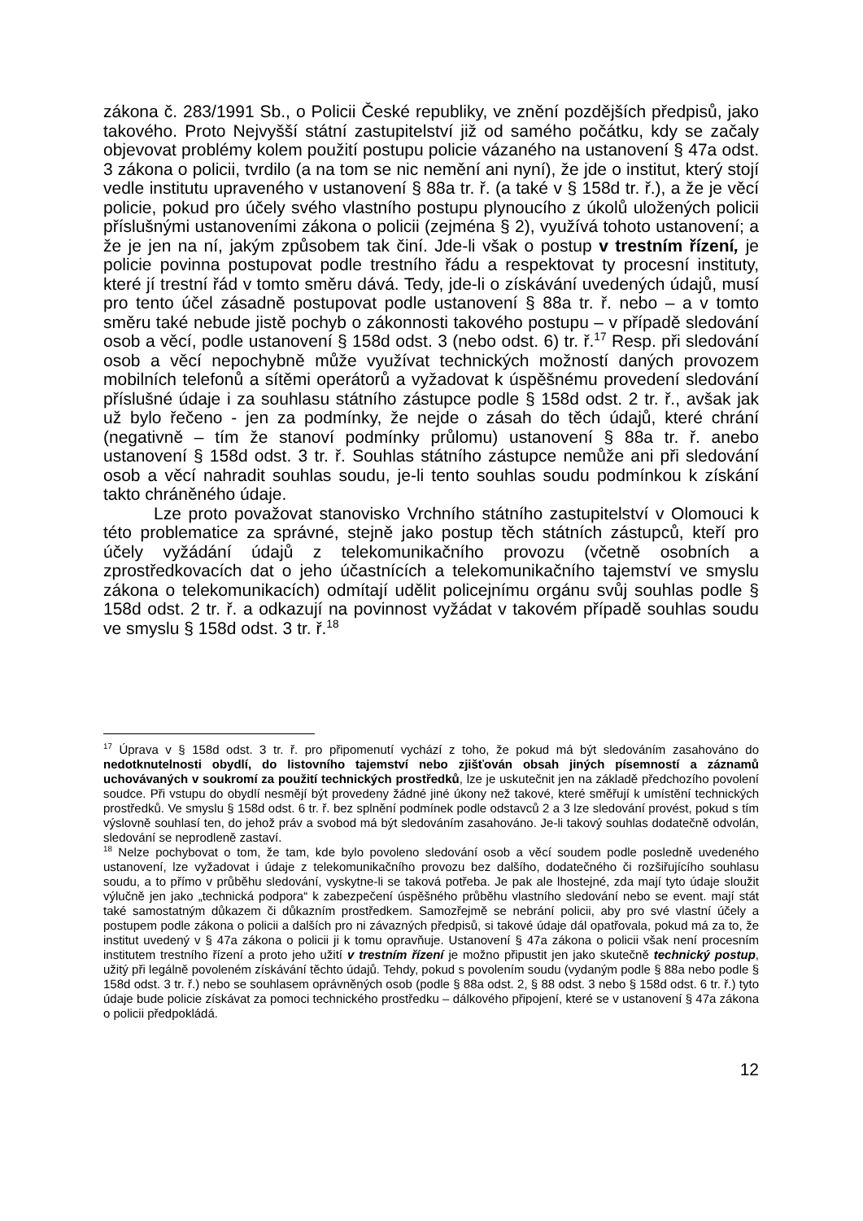zákona č. 283/1991 Sb., o Policii České republiky, ve znění pozdějších předpisů, jako takového. Proto Nejvyšší státní zastupitelství již od samého počátku, kdy se začaly objevovat problémy kolem použití postupu policie vázaného na ustanovení § 47a odst. 3 zákona o policii, tvrdilo (a na tom se nic nemění ani nyní), že jde o institut, který stojí vedle institutu upraveného v ustanovení § 88a tr. ř. (a také v § 158d tr. ř.), a že je věcí policie, pokud pro účely svého vlastního postupu plynoucího z úkolů uložených policii příslušnými ustanoveními zákona o policii (zejména § 2), využívá tohoto ustanovení; a že je jen na ní, jakým způsobem tak činí. Jde-li však o postup v trestním řízení, je policie povinna postupovat podle trestního řádu a respektovat ty procesní instituty, které jí trestní řád v tomto směru dává. Tedy, jde-li o získávání uvedených údajů, musí pro tento účel zásadně postupovat podle ustanovení § 88a tr. ř. nebo – a v tomto směru také nebude jistě pochyb o zákonnosti takového postupu – v případě sledování osob a věcí, podle ustanovení § 158d odst. 3 (nebo odst. 6) tr. ř.<sup>17</sup> Resp. při sledování osob a věcí nepochybně může využívat technických možností daných provozem mobilních telefonů a sítěmi operátorů a vyžadovat k úspěšnému provedení sledování příslušné údaje i za souhlasu státního zástupce podle § 158d odst. 2 tr. ř., avšak jak už bylo řečeno - jen za podmínky, že nejde o zásah do těch údajů, které chrání (negativně – tím že stanoví podmínky průlomu) ustanovení § 88a tr. ř. anebo ustanovení § 158d odst. 3 tr. ř. Souhlas státního zástupce nemůže ani při sledování osob a věcí nahradit souhlas soudu, je-li tento souhlas soudu podmínkou k získání takto chráněného údaje.
Lze proto považovat stanovisko Vrchního státního zastupitelství v Olomouci k této problematice za správné, stejně jako postup těch státních zástupců, kteří pro účely vyžádání údajů z telekomunikačního provozu (včetně osobních a zprostředkovacích dat o jeho účastnících a telekomunikačního tajemství ve smyslu zákona o telekomunikacích) odmítají udělit policejnímu orgánu svůj souhlas podle § 158d odst. 2 tr. ř. a odkazují na povinnost vyžádat v takovém případě souhlas soudu ve smyslu § 158d odst. 3 tr. ř.<sup>18</sup>
<sup>17</sup> Úprava v § 158d odst. 3 tr. ř. pro připomenutí vychází z toho, že pokud má být sledováním zasahováno do nedotknutelnosti obydlí, do listovního tajemství nebo zjišťován obsah jiných písemností a záznamů uchovávaných v soukromí za použití technických prostředků, lze je uskutečnit jen na základě předchozího povolení soudce. Při vstupu do obydlí nesmějí být provedeny žádné jiné úkony než takové, které směřují k umístění technických prostředků. Ve smyslu § 158d odst. 6 tr. ř. bez splnění podmínek podle odstavců 2 a 3 lze sledování provést, pokud s tím výslovně souhlasí ten, do jehož práv a svobod má být sledováním zasahováno. Je-li takový souhlas dodatečně odvolán, sledování se neprodleně zastaví.
<sup>18</sup> Nelze pochybovat o tom, že tam, kde bylo povoleno sledování osob a věcí soudem podle posledně uvedeného ustanovení, lze vyžadovat i údaje z telekomunikačního provozu bez dalšího, dodatečného či rozšiřujícího souhlasu soudu, a to přímo v průběhu sledování, vyskytne-li se taková potřeba. Je pak ale lhostejné, zda mají tyto údaje sloužit výlučně jen jako „technická podpora“ k zabezpečení úspěšného průběhu vlastního sledování nebo se event. mají stát také samostatným důkazem či důkazním prostředkem. Samozřejmě se nebrání policii, aby pro své vlastní účely a postupem podle zákona o policii a dalších pro ni závazných předpisů, si takové údaje dál opatřovala, pokud má za to, že institut uvedený v § 47a zákona o policii ji k tomu opravňuje. Ustanovení § 47a zákona o policii však není procesním institutem trestního řízení a proto jeho užití v trestním řízení je možno připustit jen jako skutečně technický postup, užitý při legálně povoleném získávání těchto údajů. Tehdy, pokud s povolením soudu (vydaným podle § 88a nebo podle § 158d odst. 3 tr. ř.) nebo se souhlasem oprávněných osob (podle § 88a odst. 2, § 88 odst. 3 nebo § 158d odst. 6 tr. ř.) tyto údaje bude policie získávat za pomoci technického prostředku – dálkového připojení, které se v ustanovení § 47a zákona o policii předpokládá.
12